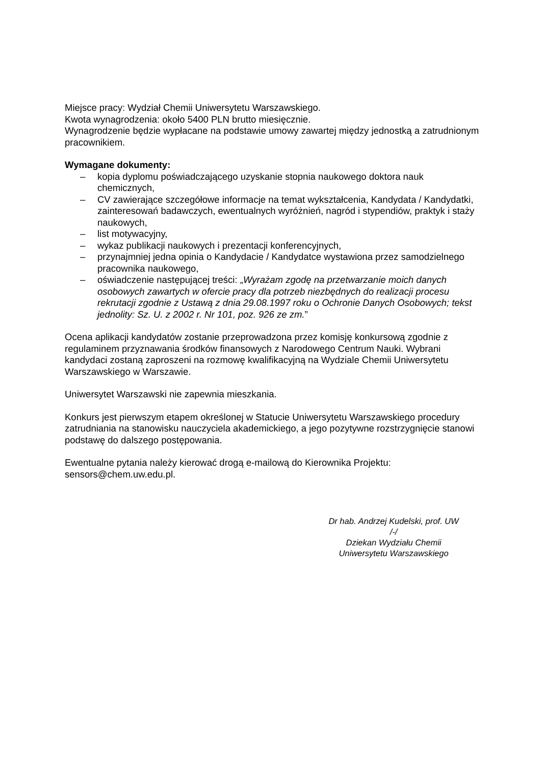Miejsce pracy: Wydział Chemii Uniwersytetu Warszawskiego.
Kwota wynagrodzenia: około 5400 PLN brutto miesięcznie.
Wynagrodzenie będzie wypłacane na podstawie umowy zawartej między jednostką a zatrudnionym pracownikiem.
Wymagane dokumenty:
– kopia dyplomu poświadczającego uzyskanie stopnia naukowego doktora nauk chemicznych,
– CV zawierające szczegółowe informacje na temat wykształcenia, Kandydata / Kandydatki, zainteresowań badawczych, ewentualnych wyróżnień, nagród i stypendiów, praktyk i staży naukowych,
– list motywacyjny,
– wykaz publikacji naukowych i prezentacji konferencyjnych,
– przynajmniej jedna opinia o Kandydacie / Kandydatce wystawiona przez samodzielnego pracownika naukowego,
– oświadczenie następującej treści: „Wyrażam zgodę na przetwarzanie moich danych osobowych zawartych w ofercie pracy dla potrzeb niezbędnych do realizacji procesu rekrutacji zgodnie z Ustawą z dnia 29.08.1997 roku o Ochronie Danych Osobowych; tekst jednolity: Sz. U. z 2002 r. Nr 101, poz. 926 ze zm.”
Ocena aplikacji kandydatów zostanie przeprowadzona przez komisję konkursową zgodnie z regulaminem przyznawania środków finansowych z Narodowego Centrum Nauki. Wybrani kandydaci zostaną zaproszeni na rozmowę kwalifikacyjną na Wydziale Chemii Uniwersytetu Warszawskiego w Warszawie.
Uniwersytet Warszawski nie zapewnia mieszkania.
Konkurs jest pierwszym etapem określonej w Statucie Uniwersytetu Warszawskiego procedury zatrudniania na stanowisku nauczyciela akademickiego, a jego pozytywne rozstrzygnięcie stanowi podstawę do dalszego postępowania.
Ewentualne pytania należy kierować drogą e-mailową do Kierownika Projektu: sensors@chem.uw.edu.pl.
Dr hab. Andrzej Kudelski, prof. UW
/-/
Dziekan Wydziału Chemii
Uniwersytetu Warszawskiego